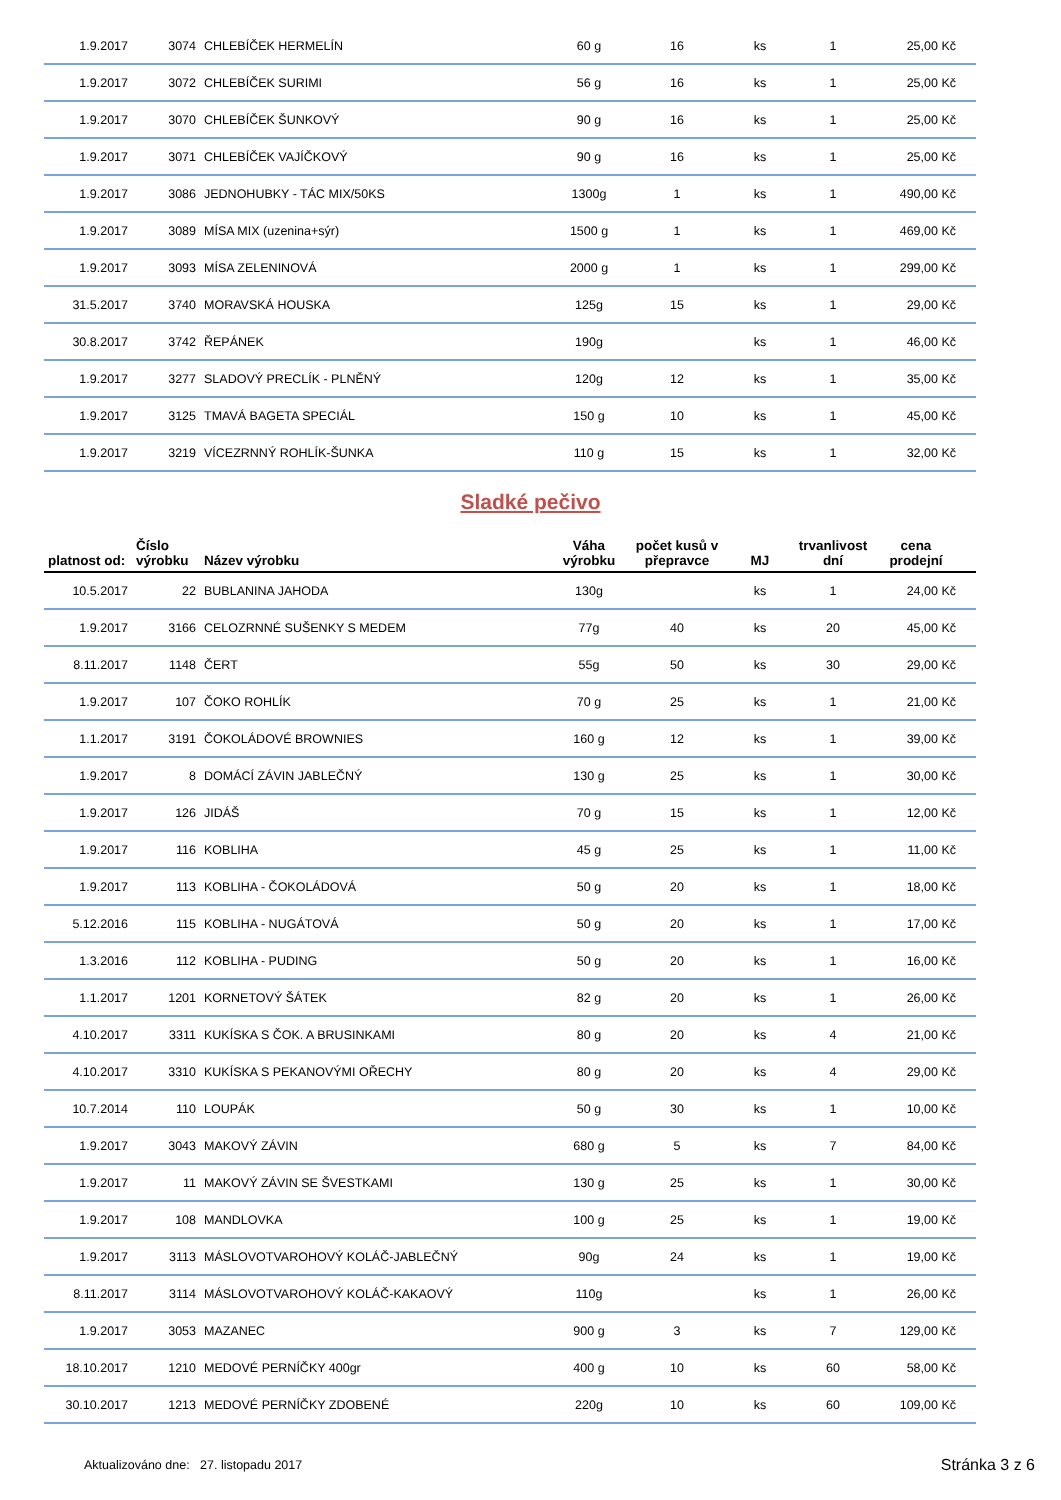| 1.9.2017 | 3074 | CHLEBÍČEK HERMELÍN | 60 g | 16 | ks | 1 | 25,00 Kč |
| 1.9.2017 | 3072 | CHLEBÍČEK SURIMI | 56 g | 16 | ks | 1 | 25,00 Kč |
| 1.9.2017 | 3070 | CHLEBÍČEK ŠUNKOVÝ | 90 g | 16 | ks | 1 | 25,00 Kč |
| 1.9.2017 | 3071 | CHLEBÍČEK VAJÍČKOVÝ | 90 g | 16 | ks | 1 | 25,00 Kč |
| 1.9.2017 | 3086 | JEDNOHUBKY - TÁC MIX/50KS | 1300g | 1 | ks | 1 | 490,00 Kč |
| 1.9.2017 | 3089 | MÍSA MIX (uzenina+sýr) | 1500 g | 1 | ks | 1 | 469,00 Kč |
| 1.9.2017 | 3093 | MÍSA ZELENINOVÁ | 2000 g | 1 | ks | 1 | 299,00 Kč |
| 31.5.2017 | 3740 | MORAVSKÁ HOUSKA | 125g | 15 | ks | 1 | 29,00 Kč |
| 30.8.2017 | 3742 | ŘEPÁNEK | 190g | | ks | 1 | 46,00 Kč |
| 1.9.2017 | 3277 | SLADOVÝ PRECLÍK - PLNĚNÝ | 120g | 12 | ks | 1 | 35,00 Kč |
| 1.9.2017 | 3125 | TMAVÁ BAGETA SPECIÁL | 150 g | 10 | ks | 1 | 45,00 Kč |
| 1.9.2017 | 3219 | VÍCEZRNNÝ ROHLÍK-ŠUNKA | 110 g | 15 | ks | 1 | 32,00 Kč |
Sladké pečivo
| platnost od: | Číslo výrobku | Název výrobku | Váha výrobku | počet kusů v přepravce | MJ | trvanlivost dní | cena prodejní |
| --- | --- | --- | --- | --- | --- | --- | --- |
| 10.5.2017 | 22 | BUBLANINA JAHODA | 130g | | ks | 1 | 24,00 Kč |
| 1.9.2017 | 3166 | CELOZRNNÉ SUŠENKY S MEDEM | 77g | 40 | ks | 20 | 45,00 Kč |
| 8.11.2017 | 1148 | ČERT | 55g | 50 | ks | 30 | 29,00 Kč |
| 1.9.2017 | 107 | ČOKO ROHLÍK | 70 g | 25 | ks | 1 | 21,00 Kč |
| 1.1.2017 | 3191 | ČOKOLÁDOVÉ BROWNIES | 160 g | 12 | ks | 1 | 39,00 Kč |
| 1.9.2017 | 8 | DOMÁCÍ ZÁVIN JABLEČNÝ | 130 g | 25 | ks | 1 | 30,00 Kč |
| 1.9.2017 | 126 | JIDÁŠ | 70 g | 15 | ks | 1 | 12,00 Kč |
| 1.9.2017 | 116 | KOBLIHA | 45 g | 25 | ks | 1 | 11,00 Kč |
| 1.9.2017 | 113 | KOBLIHA - ČOKOLÁDOVÁ | 50 g | 20 | ks | 1 | 18,00 Kč |
| 5.12.2016 | 115 | KOBLIHA - NUGÁTOVÁ | 50 g | 20 | ks | 1 | 17,00 Kč |
| 1.3.2016 | 112 | KOBLIHA - PUDING | 50 g | 20 | ks | 1 | 16,00 Kč |
| 1.1.2017 | 1201 | KORNETOVÝ ŠÁTEK | 82 g | 20 | ks | 1 | 26,00 Kč |
| 4.10.2017 | 3311 | KUKÍSKA S ČOK. A BRUSINKAMI | 80 g | 20 | ks | 4 | 21,00 Kč |
| 4.10.2017 | 3310 | KUKÍSKA S PEKANOVÝMI OŘECHY | 80 g | 20 | ks | 4 | 29,00 Kč |
| 10.7.2014 | 110 | LOUPÁK | 50 g | 30 | ks | 1 | 10,00 Kč |
| 1.9.2017 | 3043 | MAKOVÝ ZÁVIN | 680 g | 5 | ks | 7 | 84,00 Kč |
| 1.9.2017 | 11 | MAKOVÝ ZÁVIN SE ŠVESTKAMI | 130 g | 25 | ks | 1 | 30,00 Kč |
| 1.9.2017 | 108 | MANDLOVKA | 100 g | 25 | ks | 1 | 19,00 Kč |
| 1.9.2017 | 3113 | MÁSLOVOTVAROHOVÝ KOLÁČ-JABLEČNÝ | 90g | 24 | ks | 1 | 19,00 Kč |
| 8.11.2017 | 3114 | MÁSLOVOTVAROHOVÝ KOLÁČ-KAKAOVÝ | 110g | | ks | 1 | 26,00 Kč |
| 1.9.2017 | 3053 | MAZANEC | 900 g | 3 | ks | 7 | 129,00 Kč |
| 18.10.2017 | 1210 | MEDOVÉ PERNÍČKY 400gr | 400 g | 10 | ks | 60 | 58,00 Kč |
| 30.10.2017 | 1213 | MEDOVÉ PERNÍČKY ZDOBENÉ | 220g | 10 | ks | 60 | 109,00 Kč |
Aktualizováno dne: 27. listopadu 2017
Stránka 3 z 6